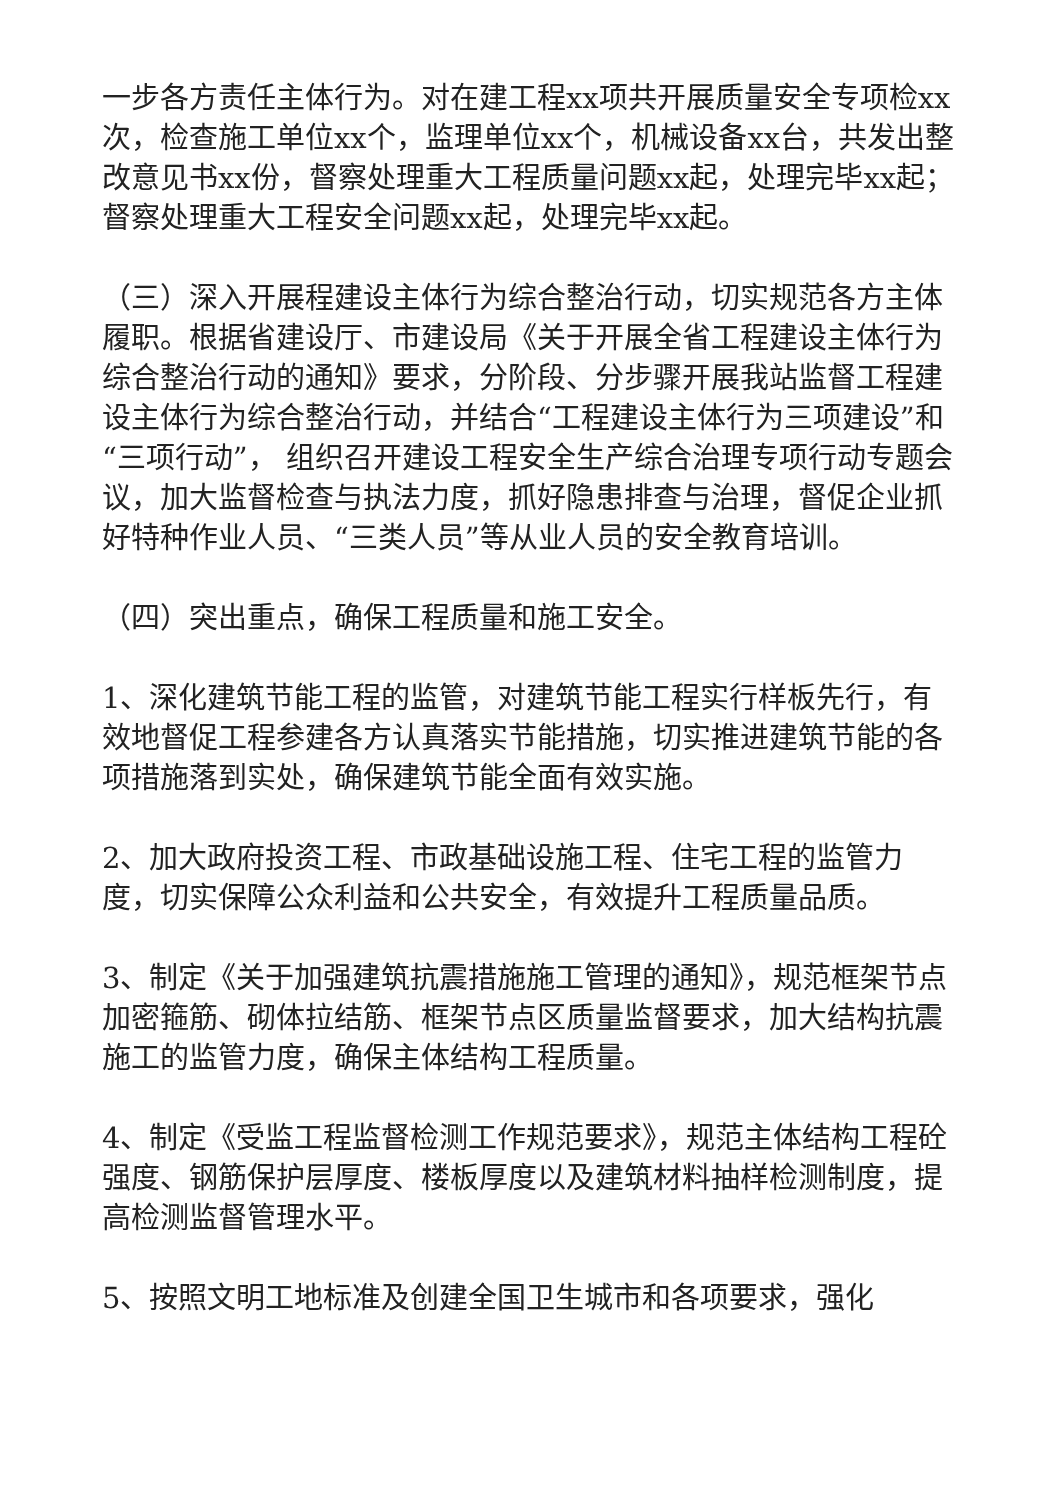一步各方责任主体行为。对在建工程xx项共开展质量安全专项检xx次，检查施工单位xx个，监理单位xx个，机械设备xx台，共发出整改意见书xx份，督察处理重大工程质量问题xx起，处理完毕xx起；督察处理重大工程安全问题xx起，处理完毕xx起。
（三）深入开展程建设主体行为综合整治行动，切实规范各方主体履职。根据省建设厅、市建设局《关于开展全省工程建设主体行为综合整治行动的通知》要求，分阶段、分步骤开展我站监督工程建设主体行为综合整治行动，并结合“工程建设主体行为三项建设”和“三项行动”， 组织召开建设工程安全生产综合治理专项行动专题会议，加大监督检查与执法力度，抓好隐患排查与治理，督促企业抓好特种作业人员、“三类人员”等从业人员的安全教育培训。
（四）突出重点，确保工程质量和施工安全。
1、深化建筑节能工程的监管，对建筑节能工程实行样板先行，有效地督促工程参建各方认真落实节能措施，切实推进建筑节能的各项措施落到实处，确保建筑节能全面有效实施。
2、加大政府投资工程、市政基础设施工程、住宅工程的监管力度，切实保障公众利益和公共安全，有效提升工程质量品质。
3、制定《关于加强建筑抗震措施施工管理的通知》，规范框架节点加密箍筋、砌体拉结筋、框架节点区质量监督要求，加大结构抗震施工的监管力度，确保主体结构工程质量。
4、制定《受监工程监督检测工作规范要求》，规范主体结构工程砼强度、钢筋保护层厚度、楼板厚度以及建筑材料抽样检测制度，提高检测监督管理水平。
5、按照文明工地标准及创建全国卫生城市和各项要求，强化